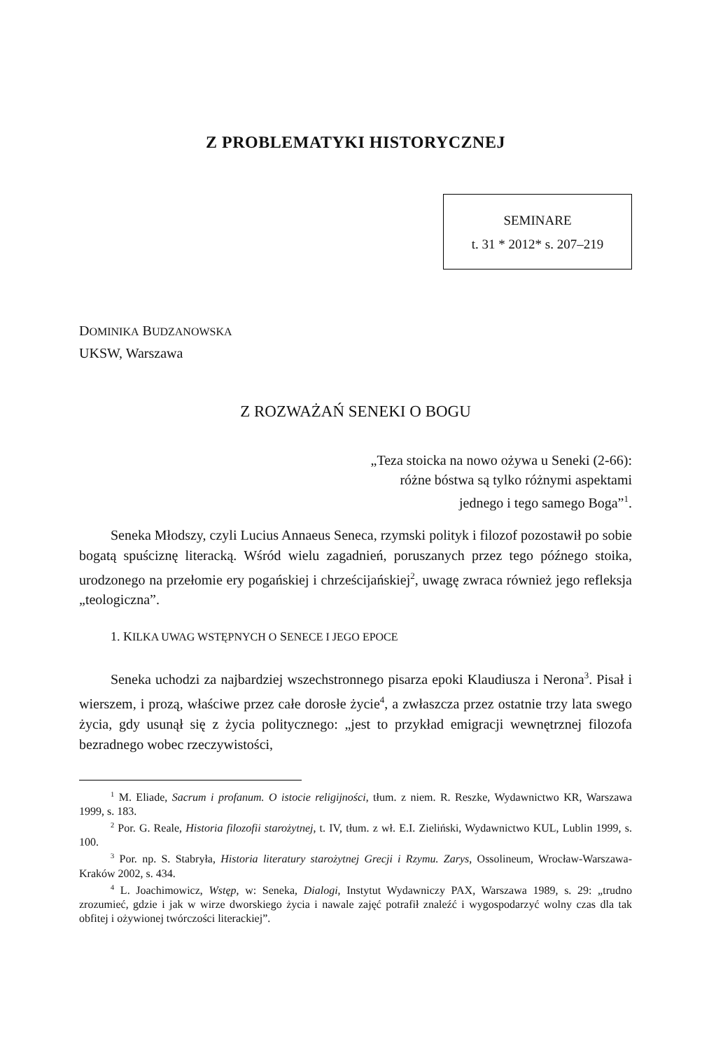Z PROBLEMATYKI HISTORYCZNEJ
SEMINARE
t. 31 * 2012* s. 207–219
DOMINIKA BUDZANOWSKA
UKSW, Warszawa
Z ROZWAŻAŃ SENEKI O BOGU
„Teza stoicka na nowo ożywa u Seneki (2-66):
różne bóstwa są tylko różnymi aspektami
jednego i tego samego Boga”<sup>1</sup>.
Seneka Młodszy, czyli Lucius Annaeus Seneca, rzymski polityk i filozof pozostawił po sobie bogatą spuściznę literacką. Wśród wielu zagadnień, poruszanych przez tego późnego stoika, urodzonego na przełomie ery pogańskiej i chrześcijańskiej<sup>2</sup>, uwagę zwraca również jego refleksja „teologiczna”.
1. KILKA UWAG WSTĘPNYCH O SENECE I JEGO EPOCE
Seneka uchodzi za najbardziej wszechstronnego pisarza epoki Klaudiusza i Nerona<sup>3</sup>. Pisał i wierszem, i prozą, właściwe przez całe dorosłe życie<sup>4</sup>, a zwłaszcza przez ostatnie trzy lata swego życia, gdy usunął się z życia politycznego: „jest to przykład emigracji wewnętrznej filozofa bezradnego wobec rzeczywistości,
<sup>1</sup> M. Eliade, Sacrum i profanum. O istocie religijności, tłum. z niem. R. Reszke, Wydawnictwo KR, Warszawa 1999, s. 183.
<sup>2</sup> Por. G. Reale, Historia filozofii starożytnej, t. IV, tłum. z wł. E.I. Zieliński, Wydawnictwo KUL, Lublin 1999, s. 100.
<sup>3</sup> Por. np. S. Stabryła, Historia literatury starożytnej Grecji i Rzymu. Zarys, Ossolineum, Wrocław-Warszawa-Kraków 2002, s. 434.
<sup>4</sup> L. Joachimowicz, Wstęp, w: Seneka, Dialogi, Instytut Wydawniczy PAX, Warszawa 1989, s. 29: „trudno zrozumieć, gdzie i jak w wirze dworskiego życia i nawale zajęć potrafił znaleźć i wygospodarzyć wolny czas dla tak obfitej i ożywionej twórczości literackiej”.